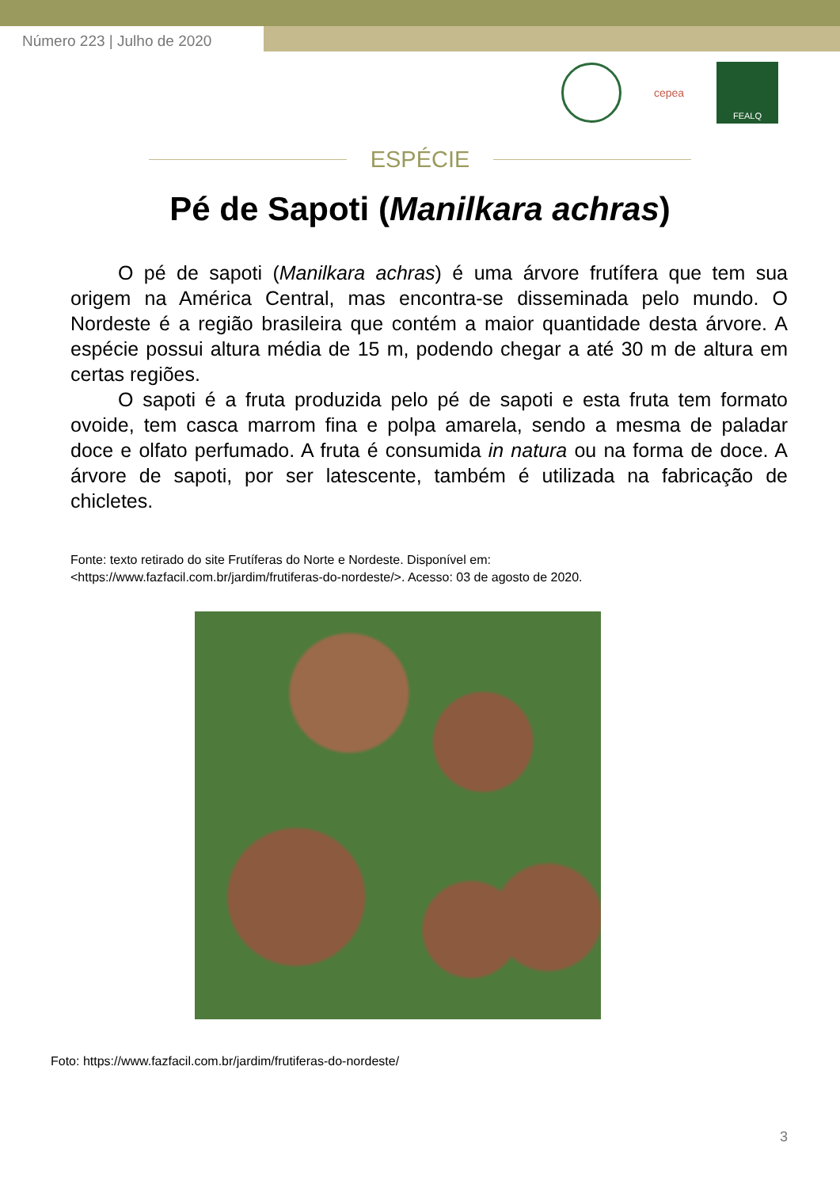Número 223 | Julho de 2020
cepea
FEALQ
ESPÉCIE
Pé de Sapoti (Manilkara achras)
O pé de sapoti (Manilkara achras) é uma árvore frutífera que tem sua origem na América Central, mas encontra-se disseminada pelo mundo. O Nordeste é a região brasileira que contém a maior quantidade desta árvore. A espécie possui altura média de 15 m, podendo chegar a até 30 m de altura em certas regiões.
O sapoti é a fruta produzida pelo pé de sapoti e esta fruta tem formato ovoide, tem casca marrom fina e polpa amarela, sendo a mesma de paladar doce e olfato perfumado. A fruta é consumida in natura ou na forma de doce. A árvore de sapoti, por ser latescente, também é utilizada na fabricação de chicletes.
Fonte: texto retirado do site Frutíferas do Norte e Nordeste. Disponível em:
<https://www.fazfacil.com.br/jardim/frutiferas-do-nordeste/>. Acesso: 03 de agosto de 2020.
Foto: https://www.fazfacil.com.br/jardim/frutiferas-do-nordeste/
3